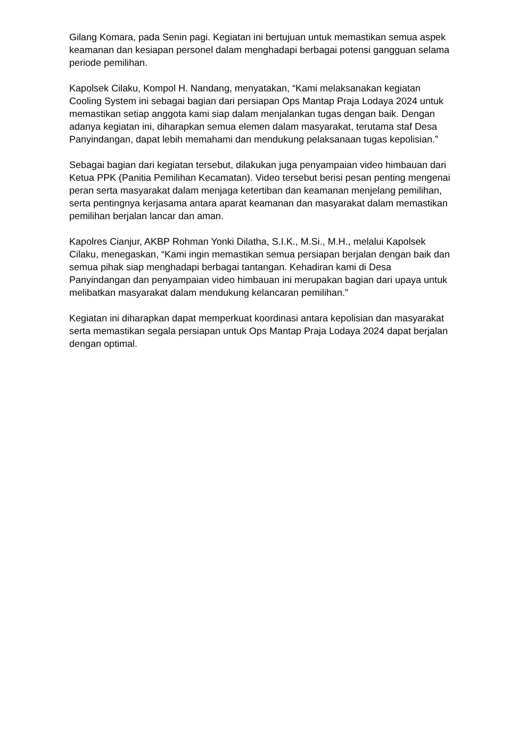Gilang Komara, pada Senin pagi. Kegiatan ini bertujuan untuk memastikan semua aspek keamanan dan kesiapan personel dalam menghadapi berbagai potensi gangguan selama periode pemilihan.
Kapolsek Cilaku, Kompol H. Nandang, menyatakan, “Kami melaksanakan kegiatan Cooling System ini sebagai bagian dari persiapan Ops Mantap Praja Lodaya 2024 untuk memastikan setiap anggota kami siap dalam menjalankan tugas dengan baik. Dengan adanya kegiatan ini, diharapkan semua elemen dalam masyarakat, terutama staf Desa Panyindangan, dapat lebih memahami dan mendukung pelaksanaan tugas kepolisian.”
Sebagai bagian dari kegiatan tersebut, dilakukan juga penyampaian video himbauan dari Ketua PPK (Panitia Pemilihan Kecamatan). Video tersebut berisi pesan penting mengenai peran serta masyarakat dalam menjaga ketertiban dan keamanan menjelang pemilihan, serta pentingnya kerjasama antara aparat keamanan dan masyarakat dalam memastikan pemilihan berjalan lancar dan aman.
Kapolres Cianjur, AKBP Rohman Yonki Dilatha, S.I.K., M.Si., M.H., melalui Kapolsek Cilaku, menegaskan, “Kami ingin memastikan semua persiapan berjalan dengan baik dan semua pihak siap menghadapi berbagai tantangan. Kehadiran kami di Desa Panyindangan dan penyampaian video himbauan ini merupakan bagian dari upaya untuk melibatkan masyarakat dalam mendukung kelancaran pemilihan.”
Kegiatan ini diharapkan dapat memperkuat koordinasi antara kepolisian dan masyarakat serta memastikan segala persiapan untuk Ops Mantap Praja Lodaya 2024 dapat berjalan dengan optimal.